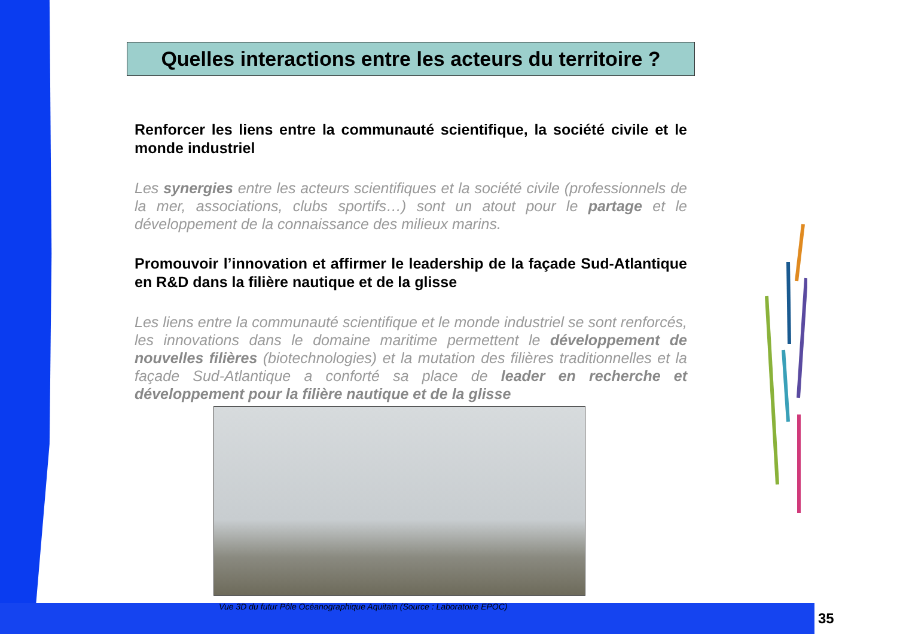Quelles interactions entre les acteurs du territoire ?
Renforcer les liens entre la communauté scientifique, la société civile et le monde industriel
Les synergies entre les acteurs scientifiques et la société civile (professionnels de la mer, associations, clubs sportifs…) sont un atout pour le partage et le développement de la connaissance des milieux marins.
Promouvoir l’innovation et affirmer le leadership de la façade Sud-Atlantique en R&D dans la filière nautique et de la glisse
Les liens entre la communauté scientifique et le monde industriel se sont renforcés, les innovations dans le domaine maritime permettent le développement de nouvelles filières (biotechnologies) et la mutation des filières traditionnelles et la façade Sud-Atlantique a conforté sa place de leader en recherche et développement pour la filière nautique et de la glisse
Vue 3D du futur Pôle Océanographique Aquitain (Source : Laboratoire EPOC)
35